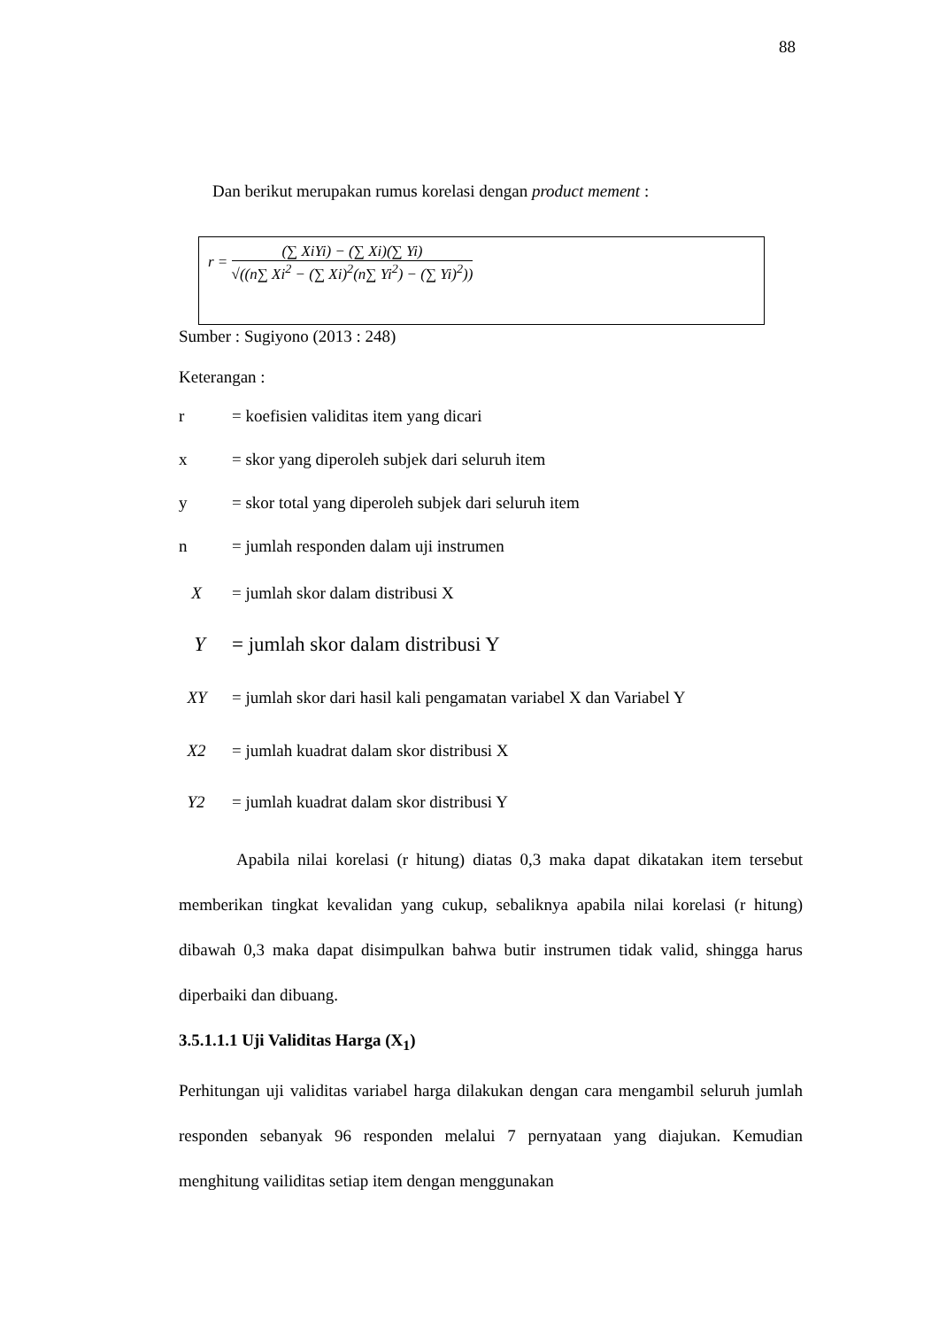88
Dan berikut merupakan rumus korelasi dengan product mement :
r =
(∑ XiYi) − (∑ Xi)(∑ Yi)
√((n∑ Xi<sup>2</sup> − (∑ Xi)<sup>2</sup>(n∑ Yi<sup>2</sup>) − (∑ Yi)<sup>2</sup>))
Sumber : Sugiyono (2013 : 248)
Keterangan :
r = koefisien validitas item yang dicari
x = skor yang diperoleh subjek dari seluruh item
y = skor total yang diperoleh subjek dari seluruh item
n = jumlah responden dalam uji instrumen
X = jumlah skor dalam distribusi X
Y = jumlah skor dalam distribusi Y
XY = jumlah skor dari hasil kali pengamatan variabel X dan Variabel Y
X2 = jumlah kuadrat dalam skor distribusi X
Y2 = jumlah kuadrat dalam skor distribusi Y
Apabila nilai korelasi (r hitung) diatas 0,3 maka dapat dikatakan item tersebut memberikan tingkat kevalidan yang cukup, sebaliknya apabila nilai korelasi (r hitung) dibawah 0,3 maka dapat disimpulkan bahwa butir instrumen tidak valid, shingga harus diperbaiki dan dibuang.
3.5.1.1.1 Uji Validitas Harga (X<sub>1</sub>)
Perhitungan uji validitas variabel harga dilakukan dengan cara mengambil seluruh jumlah responden sebanyak 96 responden melalui 7 pernyataan yang diajukan. Kemudian menghitung vailiditas setiap item dengan menggunakan